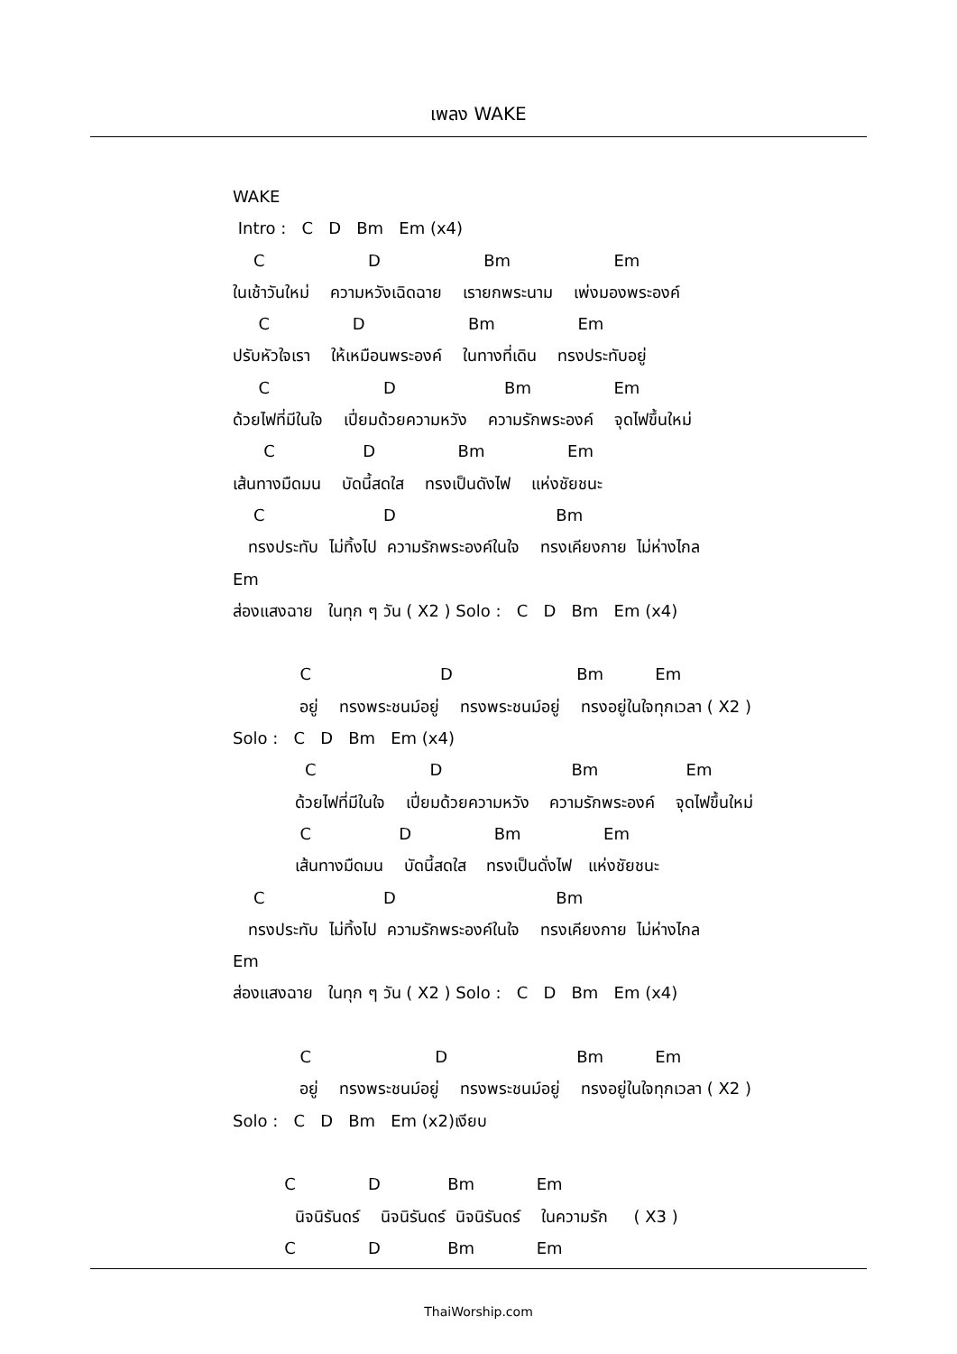เพลง WAKE
WAKE Intro : C D Bm Em (x4) C D Bm Em ในเช้าวันใหม่ ความหวังเฉิดฉาย เรายกพระนาม เพ่งมองพระองค์ C D Bm Em ปรับหัวใจเรา ให้เหมือนพระองค์ ในทางที่เดิน ทรงประทับอยู่ C D Bm Em ด้วยไฟที่มีในใจ เปี่ยมด้วยความหวัง ความรักพระองค์ จุดไฟขึ้นใหม่ C D Bm Em เส้นทางมืดมน บัดนี้สดใส ทรงเป็นดังไฟ แห่งชัยชนะ C D Bm ทรงประทับ ไม่ทิ้งไป ความรักพระองค์ในใจ ทรงเคียงกาย ไม่ห่างไกล Em ส่องแสงฉาย ในทุก ๆ วัน ( X2 ) Solo : C D Bm Em (x4) C D Bm Em อยู่ ทรงพระชนม์อยู่ ทรงพระชนม์อยู่ ทรงอยู่ในใจทุกเวลา ( X2 ) Solo : C D Bm Em (x4) C D Bm Em ด้วยไฟที่มีในใจ เปี่ยมด้วยความหวัง ความรักพระองค์ จุดไฟขึ้นใหม่ C D Bm Em เส้นทางมืดมน บัดนี้สดใส ทรงเป็นดั่งไฟ แห่งชัยชนะ C D Bm ทรงประทับ ไม่ทิ้งไป ความรักพระองค์ในใจ ทรงเคียงกาย ไม่ห่างไกล Em ส่องแสงฉาย ในทุก ๆ วัน ( X2 ) Solo : C D Bm Em (x4) C D Bm Em อยู่ ทรงพระชนม์อยู่ ทรงพระชนม์อยู่ ทรงอยู่ในใจทุกเวลา ( X2 ) Solo : C D Bm Em (x2)เงียบ C D Bm Em นิจนิรันดร์ นิจนิรันดร์ นิจนิรันดร์ ในความรัก ( X3 ) C D Bm Em
ThaiWorship.com